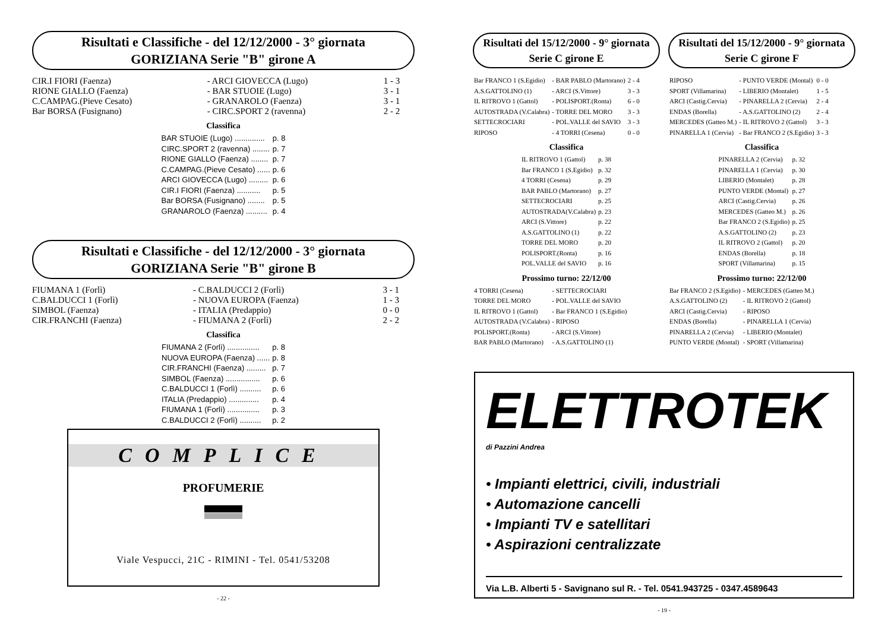Risultati e Classifiche - del 12/12/2000 - 3° giornata
GORIZIANA Serie "B" girone A
| CIR.I FIORI (Faenza) | - ARCI GIOVECCA (Lugo) | 1 - 3 |
| RIONE GIALLO (Faenza) | - BAR STUOIE (Lugo) | 3 - 1 |
| C.CAMPAG.(Pieve Cesato) | - GRANAROLO (Faenza) | 3 - 1 |
| Bar BORSA (Fusignano) | - CIRC.SPORT 2 (ravenna) | 2 - 2 |
Classifica
| BAR STUOIE (Lugo) .............. | p. 8 |
| CIRC.SPORT 2 (ravenna) ........ | p. 7 |
| RIONE GIALLO (Faenza) ........ | p. 7 |
| C.CAMPAG.(Pieve Cesato) ...... | p. 6 |
| ARCI GIOVECCA (Lugo) ......... | p. 6 |
| CIR.I FIORI (Faenza) ........... | p. 5 |
| Bar BORSA (Fusignano) ........ | p. 5 |
| GRANAROLO (Faenza) .......... | p. 4 |
Risultati e Classifiche - del 12/12/2000 - 3° giornata
GORIZIANA Serie "B" girone B
| FIUMANA 1 (Forlì) | - C.BALDUCCI 2 (Forlì) | 3 - 1 |
| C.BALDUCCI 1 (Forlì) | - NUOVA EUROPA (Faenza) | 1 - 3 |
| SIMBOL (Faenza) | - ITALIA (Predappio) | 0 - 0 |
| CIR.FRANCHI (Faenza) | - FIUMANA 2 (Forlì) | 2 - 2 |
Classifica
| FIUMANA 2 (Forlì) ............... | p. 8 |
| NUOVA EUROPA (Faenza) ...... | p. 8 |
| CIR.FRANCHI (Faenza) ......... | p. 7 |
| SIMBOL (Faenza) ................ | p. 6 |
| C.BALDUCCI 1 (Forlì) .......... | p. 6 |
| ITALIA (Predappio) .............. | p. 4 |
| FIUMANA 1 (Forlì) ............... | p. 3 |
| C.BALDUCCI 2 (Forlì) .......... | p. 2 |
COMPLICE
PROFUMERIE
Viale Vespucci, 21C - RIMINI - Tel. 0541/53208
- 22 -
Risultati del 15/12/2000 - 9° giornata
Serie C girone E
| Bar FRANCO 1 (S.Egidio) | - BAR PABLO (Martorano) | 2 - 4 |
| A.S.GATTOLINO (1) | - ARCI (S.Vittore) | 3 - 3 |
| IL RITROVO 1 (Gattol) | - POLISPORT.(Ronta) | 6 - 0 |
| AUTOSTRADA (V.Calabra) | - TORRE DEL MORO | 3 - 3 |
| SETTECROCIARI | - POL.VALLE del SAVIO | 3 - 3 |
| RIPOSO | - 4 TORRI (Cesena) | 0 - 0 |
Classifica
| IL RITROVO 1 (Gattol) | p. 38 |
| Bar FRANCO 1 (S.Egidio) | p. 32 |
| 4 TORRI (Cesena) | p. 29 |
| BAR PABLO (Martorano) | p. 27 |
| SETTECROCIARI | p. 25 |
| AUTOSTRADA(V.Calabra) | p. 23 |
| ARCI (S.Vittore) | p. 22 |
| A.S.GATTOLINO (1) | p. 22 |
| TORRE DEL MORO | p. 20 |
| POLISPORT.(Ronta) | p. 16 |
| POL.VALLE del SAVIO | p. 16 |
Prossimo turno: 22/12/00
| 4 TORRI (Cesena) | - SETTECROCIARI |
| TORRE DEL MORO | - POL.VALLE del SAVIO |
| IL RITROVO 1 (Gattol) | - Bar FRANCO 1 (S.Egidio) |
| AUTOSTRADA (V.Calabra) | - RIPOSO |
| POLISPORT.(Ronta) | - ARCI (S.Vittore) |
| BAR PABLO (Martorano) | - A.S.GATTOLINO (1) |
Risultati del 15/12/2000 - 9° giornata
Serie C girone F
| RIPOSO | - PUNTO VERDE (Montal) | 0 - 0 |
| SPORT (Villamarina) | - LIBERIO (Montalet) | 1 - 5 |
| ARCI (Castig.Cervia) | - PINARELLA 2 (Cervia) | 2 - 4 |
| ENDAS (Borella) | - A.S.GATTOLINO (2) | 2 - 4 |
| MERCEDES (Gatteo M.) | - IL RITROVO 2 (Gattol) | 3 - 3 |
| PINARELLA 1 (Cervia) | - Bar FRANCO 2 (S.Egidio) | 3 - 3 |
Classifica
| PINARELLA 2 (Cervia) | p. 32 |
| PINARELLA 1 (Cervia) | p. 30 |
| LIBERIO (Montalet) | p. 28 |
| PUNTO VERDE (Montal) | p. 27 |
| ARCI (Castig.Cervia) | p. 26 |
| MERCEDES (Gatteo M.) | p. 26 |
| Bar FRANCO 2 (S.Egidio) | p. 25 |
| A.S.GATTOLINO (2) | p. 23 |
| IL RITROVO 2 (Gattol) | p. 20 |
| ENDAS (Borella) | p. 18 |
| SPORT (Villamarina) | p. 15 |
Prossimo turno: 22/12/00
| Bar FRANCO 2 (S.Egidio) | - MERCEDES (Gatteo M.) |
| A.S.GATTOLINO (2) | - IL RITROVO 2 (Gattol) |
| ARCI (Castig.Cervia) | - RIPOSO |
| ENDAS (Borella) | - PINARELLA 1 (Cervia) |
| PINARELLA 2 (Cervia) | - LIBERIO (Montalet) |
| PUNTO VERDE (Montal) | - SPORT (Villamarina) |
ELETTROTEK
di Pazzini Andrea
• Impianti elettrici, civili, industriali
• Automazione cancelli
• Impianti TV e satellitari
• Aspirazioni centralizzate
Via L.B. Alberti 5 - Savignano sul R. - Tel. 0541.943725 - 0347.4589643
- 19 -